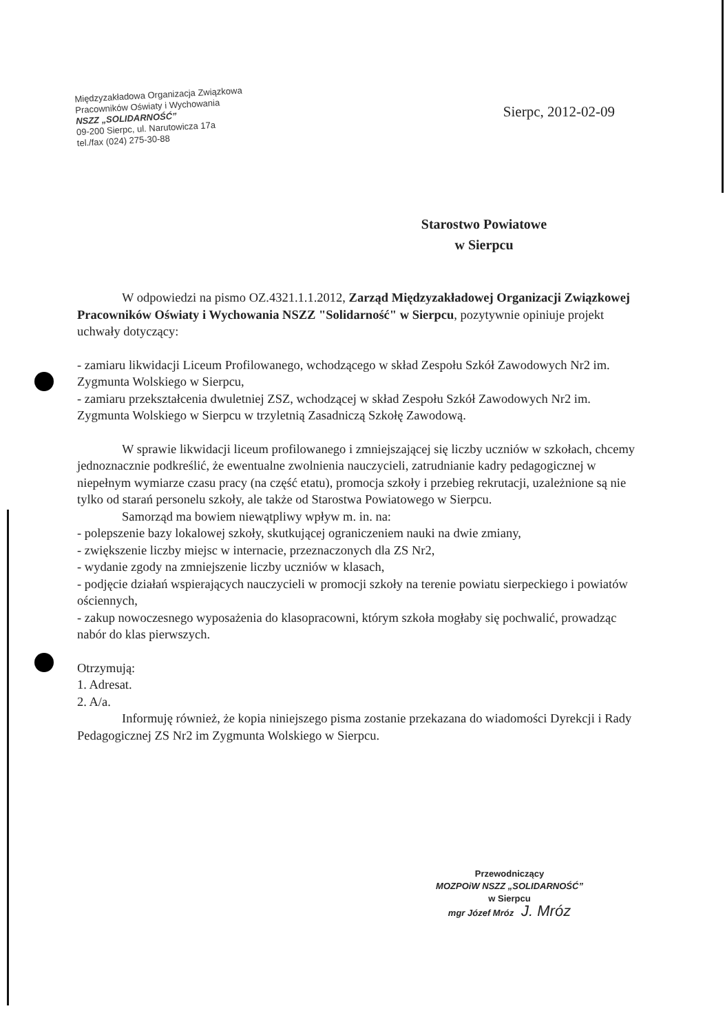Międzyzakładowa Organizacja Związkowa
Pracowników Oświaty i Wychowania
NSZZ „SOLIDARNOŚĆ”
09-200 Sierpc, ul. Narutowicza 17a
tel./fax (024) 275-30-88
Sierpc, 2012-02-09
Starostwo Powiatowe
w Sierpcu
W odpowiedzi na pismo OZ.4321.1.1.2012, Zarząd Międzyzakładowej Organizacji Związkowej Pracowników Oświaty i Wychowania NSZZ "Solidarność" w Sierpcu, pozytywnie opiniuje projekt uchwały dotyczący:
- zamiaru likwidacji Liceum Profilowanego, wchodzącego w skład Zespołu Szkół Zawodowych Nr2 im. Zygmunta Wolskiego w Sierpcu,
- zamiaru przekształcenia dwuletniej ZSZ, wchodzącej w skład Zespołu Szkół Zawodowych Nr2 im. Zygmunta Wolskiego w Sierpcu w trzyletnią Zasadniczą Szkołę Zawodową.
W sprawie likwidacji liceum profilowanego i zmniejszającej się liczby uczniów w szkołach, chcemy jednoznacznie podkreślić, że ewentualne zwolnienia nauczycieli, zatrudnianie kadry pedagogicznej w niepełnym wymiarze czasu pracy (na część etatu), promocja szkoły i przebieg rekrutacji, uzależnione są nie tylko od starań personelu szkoły, ale także od Starostwa Powiatowego w Sierpcu.
Samorząd ma bowiem niewątpliwy wpływ m. in. na:
- polepszenie bazy lokalowej szkoły, skutkującej ograniczeniem nauki na dwie zmiany,
- zwiększenie liczby miejsc w internacie, przeznaczonych dla ZS Nr2,
- wydanie zgody na zmniejszenie liczby uczniów w klasach,
- podjęcie działań wspierających nauczycieli w promocji szkoły na terenie powiatu sierpeckiego i powiatów ościennych,
- zakup nowoczesnego wyposażenia do klasopracowni, którym szkoła mogłaby się pochwalić, prowadząc nabór do klas pierwszych.
Otrzymują:
1. Adresat.
2. A/a.
Informuję również, że kopia niniejszego pisma zostanie przekazana do wiadomości Dyrekcji i Rady Pedagogicznej ZS Nr2 im Zygmunta Wolskiego w Sierpcu.
Przewodniczący
MOZPOiW NSZZ „SOLIDARNOŚĆ”
w Sierpcu
mgr Józef Mróz J. Mróz